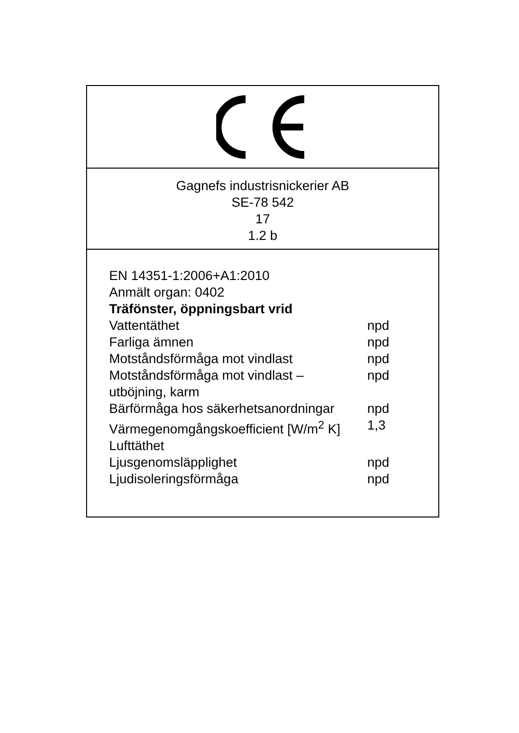Gagnefs industrisnickerier AB
SE-78 542
17
1.2 b
EN 14351-1:2006+A1:2010
Anmält organ: 0402
Träfönster, öppningsbart vrid
| Vattentäthet | npd |
| Farliga ämnen | npd |
| Motståndsförmåga mot vindlast | npd |
| Motståndsförmåga mot vindlast – utböjning, karm | npd |
| Bärförmåga hos säkerhetsanordningar | npd |
| Värmegenomgångskoefficient [W/m<sup>2</sup> K] | 1,3 |
| Lufttäthet | |
| Ljusgenomsläpplighet | npd |
| Ljudisoleringsförmåga | npd |